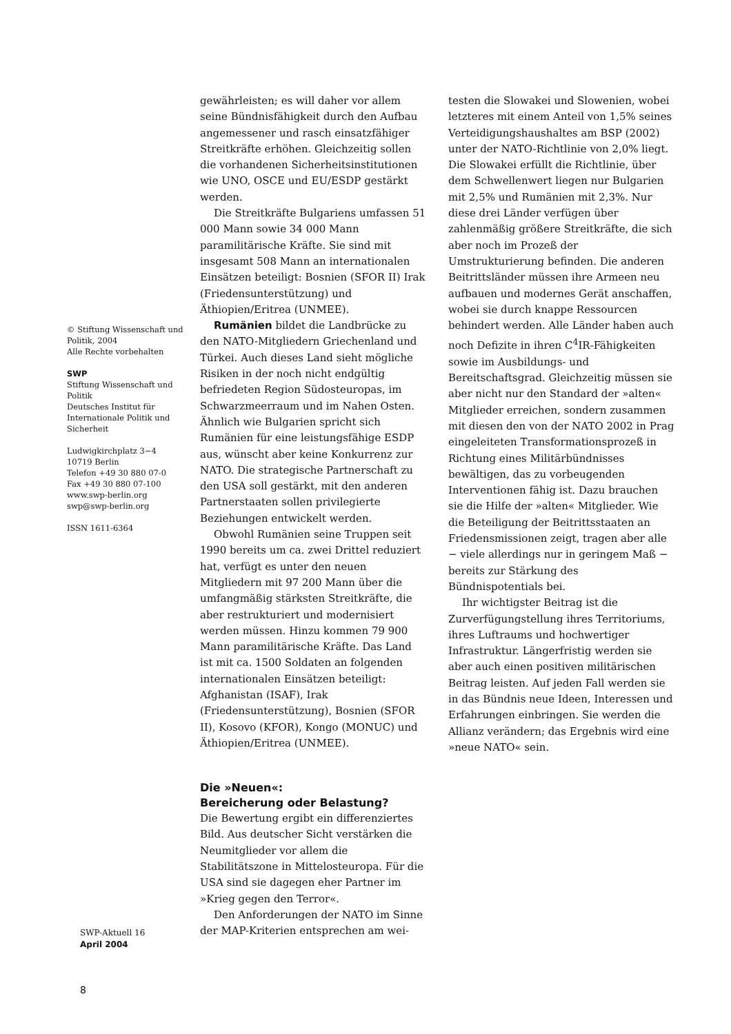© Stiftung Wissenschaft und Politik, 2004
Alle Rechte vorbehalten
SWP
Stiftung Wissenschaft und Politik
Deutsches Institut für Internationale Politik und Sicherheit
Ludwigkirchplatz 3−4
10719 Berlin
Telefon +49 30 880 07-0
Fax +49 30 880 07-100
www.swp-berlin.org
swp@swp-berlin.org
ISSN 1611-6364
gewährleisten; es will daher vor allem seine Bündnisfähigkeit durch den Aufbau angemessener und rasch einsatzfähiger Streitkräfte erhöhen. Gleichzeitig sollen die vorhandenen Sicherheitsinstitutionen wie UNO, OSCE und EU/ESDP gestärkt werden.
Die Streitkräfte Bulgariens umfassen 51 000 Mann sowie 34 000 Mann paramilitärische Kräfte. Sie sind mit insgesamt 508 Mann an internationalen Einsätzen beteiligt: Bosnien (SFOR II) Irak (Friedensunterstützung) und Äthiopien/Eritrea (UNMEE).
Rumänien bildet die Landbrücke zu den NATO-Mitgliedern Griechenland und Türkei. Auch dieses Land sieht mögliche Risiken in der noch nicht endgültig befriedeten Region Südosteuropas, im Schwarzmeerraum und im Nahen Osten. Ähnlich wie Bulgarien spricht sich Rumänien für eine leistungsfähige ESDP aus, wünscht aber keine Konkurrenz zur NATO. Die strategische Partnerschaft zu den USA soll gestärkt, mit den anderen Partnerstaaten sollen privilegierte Beziehungen entwickelt werden.
Obwohl Rumänien seine Truppen seit 1990 bereits um ca. zwei Drittel reduziert hat, verfügt es unter den neuen Mitgliedern mit 97 200 Mann über die umfangmäßig stärksten Streitkräfte, die aber restrukturiert und modernisiert werden müssen. Hinzu kommen 79 900 Mann paramilitärische Kräfte. Das Land ist mit ca. 1500 Soldaten an folgenden internationalen Einsätzen beteiligt: Afghanistan (ISAF), Irak (Friedensunterstützung), Bosnien (SFOR II), Kosovo (KFOR), Kongo (MONUC) und Äthiopien/Eritrea (UNMEE).
Die »Neuen«:
Bereicherung oder Belastung?
Die Bewertung ergibt ein differenziertes Bild. Aus deutscher Sicht verstärken die Neumitglieder vor allem die Stabilitätszone in Mittelosteuropa. Für die USA sind sie dagegen eher Partner im »Krieg gegen den Terror«.
Den Anforderungen der NATO im Sinne der MAP-Kriterien entsprechen am wei-
testen die Slowakei und Slowenien, wobei letzteres mit einem Anteil von 1,5% seines Verteidigungshaushaltes am BSP (2002) unter der NATO-Richtlinie von 2,0% liegt. Die Slowakei erfüllt die Richtlinie, über dem Schwellenwert liegen nur Bulgarien mit 2,5% und Rumänien mit 2,3%. Nur diese drei Länder verfügen über zahlenmäßig größere Streitkräfte, die sich aber noch im Prozeß der Umstrukturierung befinden. Die anderen Beitrittsländer müssen ihre Armeen neu aufbauen und modernes Gerät anschaffen, wobei sie durch knappe Ressourcen behindert werden. Alle Länder haben auch noch Defizite in ihren C<sup>4</sup>IR-Fähigkeiten sowie im Ausbildungs- und Bereitschaftsgrad. Gleichzeitig müssen sie aber nicht nur den Standard der »alten« Mitglieder erreichen, sondern zusammen mit diesen den von der NATO 2002 in Prag eingeleiteten Transformationsprozeß in Richtung eines Militärbündnisses bewältigen, das zu vorbeugenden Interventionen fähig ist. Dazu brauchen sie die Hilfe der »alten« Mitglieder. Wie die Beteiligung der Beitrittsstaaten an Friedensmissionen zeigt, tragen aber alle − viele allerdings nur in geringem Maß − bereits zur Stärkung des Bündnispotentials bei.
Ihr wichtigster Beitrag ist die Zurverfügungstellung ihres Territoriums, ihres Luftraums und hochwertiger Infrastruktur. Längerfristig werden sie aber auch einen positiven militärischen Beitrag leisten. Auf jeden Fall werden sie in das Bündnis neue Ideen, Interessen und Erfahrungen einbringen. Sie werden die Allianz verändern; das Ergebnis wird eine »neue NATO« sein.
SWP-Aktuell 16
April 2004
8